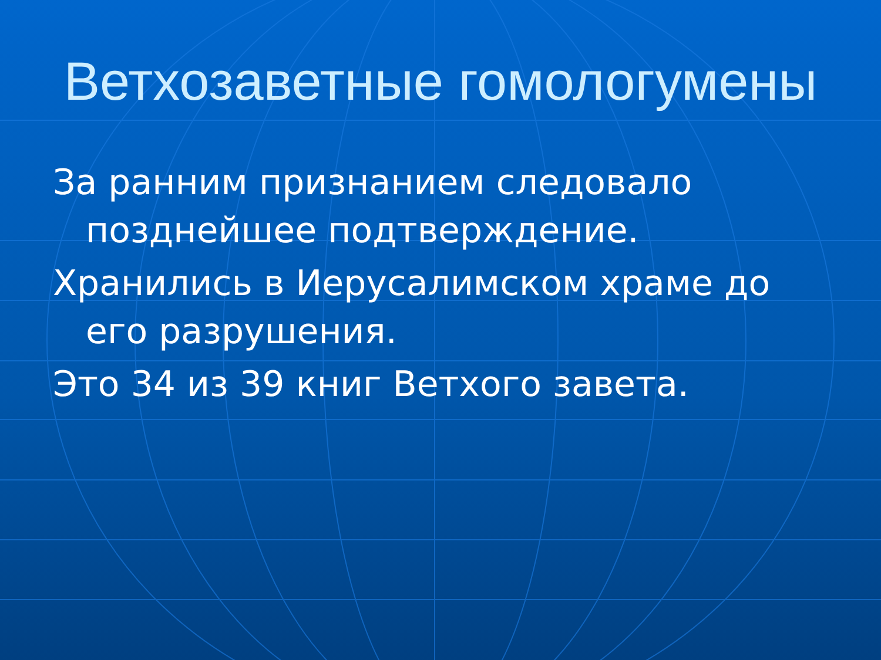Ветхозаветные гомологумены
За ранним признанием следовало позднейшее подтверждение.
Хранились в Иерусалимском храме до его разрушения.
Это 34 из 39 книг Ветхого завета.